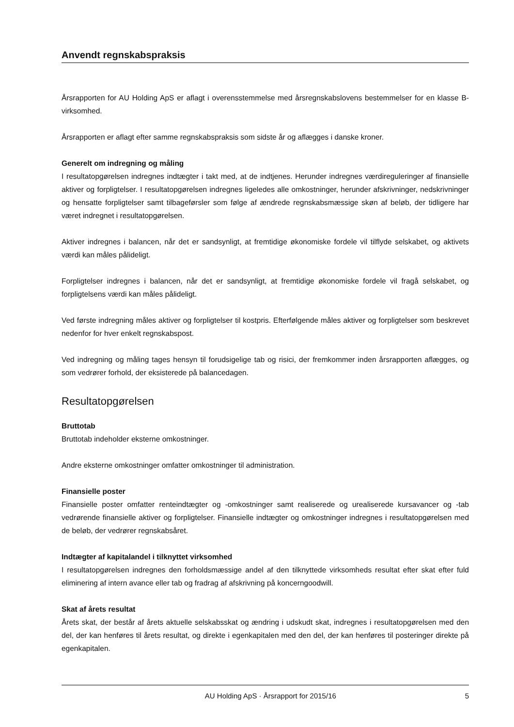Anvendt regnskabspraksis
Årsrapporten for AU Holding ApS er aflagt i overensstemmelse med årsregnskabslovens bestemmelser for en klasse B-virksomhed.
Årsrapporten er aflagt efter samme regnskabspraksis som sidste år og aflægges i danske kroner.
Generelt om indregning og måling
I resultatopgørelsen indregnes indtægter i takt med, at de indtjenes. Herunder indregnes værdireguleringer af finansielle aktiver og forpligtelser. I resultatopgørelsen indregnes ligeledes alle omkostninger, herunder afskrivninger, nedskrivninger og hensatte forpligtelser samt tilbageførsler som følge af ændrede regnskabsmæssige skøn af beløb, der tidligere har været indregnet i resultatopgørelsen.
Aktiver indregnes i balancen, når det er sandsynligt, at fremtidige økonomiske fordele vil tilflyde selskabet, og aktivets værdi kan måles pålideligt.
Forpligtelser indregnes i balancen, når det er sandsynligt, at fremtidige økonomiske fordele vil fragå selskabet, og forpligtelsens værdi kan måles pålideligt.
Ved første indregning måles aktiver og forpligtelser til kostpris. Efterfølgende måles aktiver og forpligtelser som beskrevet nedenfor for hver enkelt regnskabspost.
Ved indregning og måling tages hensyn til forudsigelige tab og risici, der fremkommer inden årsrapporten aflægges, og som vedrører forhold, der eksisterede på balancedagen.
Resultatopgørelsen
Bruttotab
Bruttotab indeholder eksterne omkostninger.
Andre eksterne omkostninger omfatter omkostninger til administration.
Finansielle poster
Finansielle poster omfatter renteindtægter og -omkostninger samt realiserede og urealiserede kursavancer og -tab vedrørende finansielle aktiver og forpligtelser. Finansielle indtægter og omkostninger indregnes i resultatopgørelsen med de beløb, der vedrører regnskabsåret.
Indtægter af kapitalandel i tilknyttet virksomhed
I resultatopgørelsen indregnes den forholdsmæssige andel af den tilknyttede virksomheds resultat efter skat efter fuld eliminering af intern avance eller tab og fradrag af afskrivning på koncerngoodwill.
Skat af årets resultat
Årets skat, der består af årets aktuelle selskabsskat og ændring i udskudt skat, indregnes i resultatopgørelsen med den del, der kan henføres til årets resultat, og direkte i egenkapitalen med den del, der kan henføres til posteringer direkte på egenkapitalen.
AU Holding ApS · Årsrapport for 2015/16 5